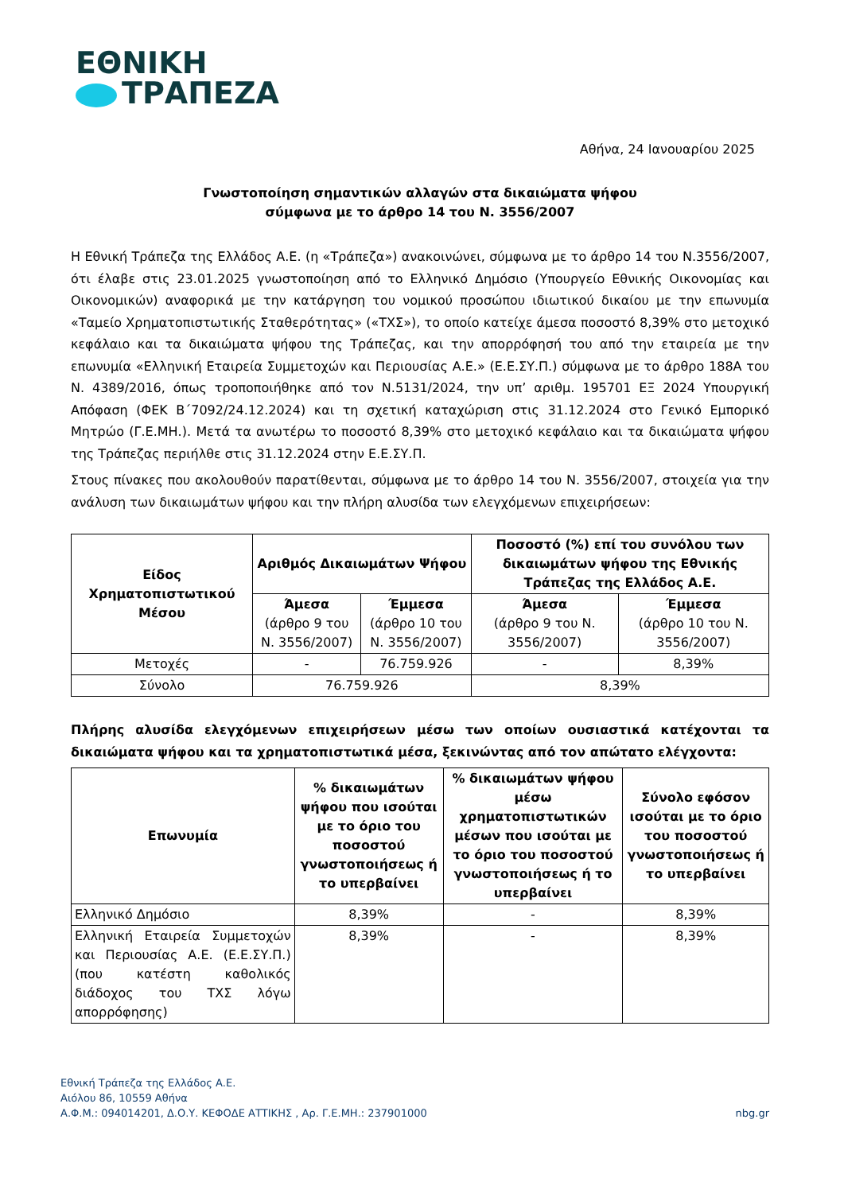ΕΘΝΙΚΗ
ΤΡΑΠΕΖΑ
Αθήνα, 24 Ιανουαρίου 2025
Γνωστοποίηση σημαντικών αλλαγών στα δικαιώματα ψήφου
σύμφωνα με το άρθρο 14 του Ν. 3556/2007
Η Εθνική Τράπεζα της Ελλάδος Α.Ε. (η «Τράπεζα») ανακοινώνει, σύμφωνα με το άρθρο 14 του Ν.3556/2007, ότι έλαβε στις 23.01.2025 γνωστοποίηση από το Ελληνικό Δημόσιο (Υπουργείο Εθνικής Οικονομίας και Οικονομικών) αναφορικά με την κατάργηση του νομικού προσώπου ιδιωτικού δικαίου με την επωνυμία «Ταμείο Χρηματοπιστωτικής Σταθερότητας» («ΤΧΣ»), το οποίο κατείχε άμεσα ποσοστό 8,39% στο μετοχικό κεφάλαιο και τα δικαιώματα ψήφου της Τράπεζας, και την απορρόφησή του από την εταιρεία με την επωνυμία «Ελληνική Εταιρεία Συμμετοχών και Περιουσίας Α.Ε.» (Ε.Ε.ΣΥ.Π.) σύμφωνα με το άρθρο 188Α του Ν. 4389/2016, όπως τροποποιήθηκε από τον Ν.5131/2024, την υπ’ αριθμ. 195701 ΕΞ 2024 Υπουργική Απόφαση (ΦΕΚ Β΄7092/24.12.2024) και τη σχετική καταχώριση στις 31.12.2024 στο Γενικό Εμπορικό Μητρώο (Γ.Ε.ΜΗ.). Μετά τα ανωτέρω το ποσοστό 8,39% στο μετοχικό κεφάλαιο και τα δικαιώματα ψήφου της Τράπεζας περιήλθε στις 31.12.2024 στην Ε.Ε.ΣΥ.Π.
Στους πίνακες που ακολουθούν παρατίθενται, σύμφωνα με το άρθρο 14 του Ν. 3556/2007, στοιχεία για την ανάλυση των δικαιωμάτων ψήφου και την πλήρη αλυσίδα των ελεγχόμενων επιχειρήσεων:
| Είδος Χρηματοπιστωτικού Μέσου | Αριθμός Δικαιωμάτων Ψήφου | | Ποσοστό (%) επί του συνόλου των δικαιωμάτων ψήφου της Εθνικής Τράπεζας της Ελλάδος Α.Ε. | |
| --- | --- | --- | --- | --- |
| | Άμεσα (άρθρο 9 του Ν. 3556/2007) | Έμμεσα (άρθρο 10 του Ν. 3556/2007) | Άμεσα (άρθρο 9 του Ν. 3556/2007) | Έμμεσα (άρθρο 10 του Ν. 3556/2007) |
| Μετοχές | - | 76.759.926 | - | 8,39% |
| Σύνολο | 76.759.926 | | 8,39% | |
Πλήρης αλυσίδα ελεγχόμενων επιχειρήσεων μέσω των οποίων ουσιαστικά κατέχονται τα δικαιώματα ψήφου και τα χρηματοπιστωτικά μέσα, ξεκινώντας από τον απώτατο ελέγχοντα:
| Επωνυμία | % δικαιωμάτων ψήφου που ισούται με το όριο του ποσοστού γνωστοποιήσεως ή το υπερβαίνει | % δικαιωμάτων ψήφου μέσω χρηματοπιστωτικών μέσων που ισούται με το όριο του ποσοστού γνωστοποιήσεως ή το υπερβαίνει | Σύνολο εφόσον ισούται με το όριο του ποσοστού γνωστοποιήσεως ή το υπερβαίνει |
| --- | --- | --- | --- |
| Ελληνικό Δημόσιο | 8,39% | - | 8,39% |
| Ελληνική Εταιρεία Συμμετοχών και Περιουσίας Α.Ε. (Ε.Ε.ΣΥ.Π.) (που κατέστη καθολικός διάδοχος του ΤΧΣ λόγω απορρόφησης) | 8,39% | - | 8,39% |
Εθνική Τράπεζα της Ελλάδος Α.Ε.
Αιόλου 86, 10559 Αθήνα
Α.Φ.Μ.: 094014201, Δ.Ο.Υ. ΚΕΦΟΔΕ ΑΤΤΙΚΗΣ , Αρ. Γ.Ε.ΜΗ.: 237901000
nbg.gr